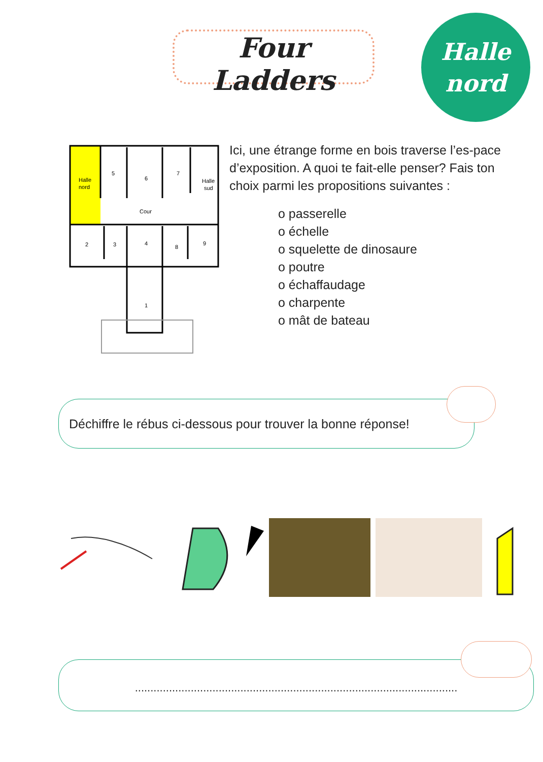Four Ladders
Halle
nord
Halle
nord
5
6
7
Halle
sud
Cour
2
3
4
8
9
1
Ici, une étrange forme en bois traverse l’es-pace d’exposition. A quoi te fait-elle penser? Fais ton choix parmi les propositions suivantes :
o passerelle
o échelle
o squelette de dinosaure
o poutre
o échaffaudage
o charpente
o mât de bateau
Déchiffre le rébus ci-dessous pour trouver la bonne réponse!
........................................................................................................